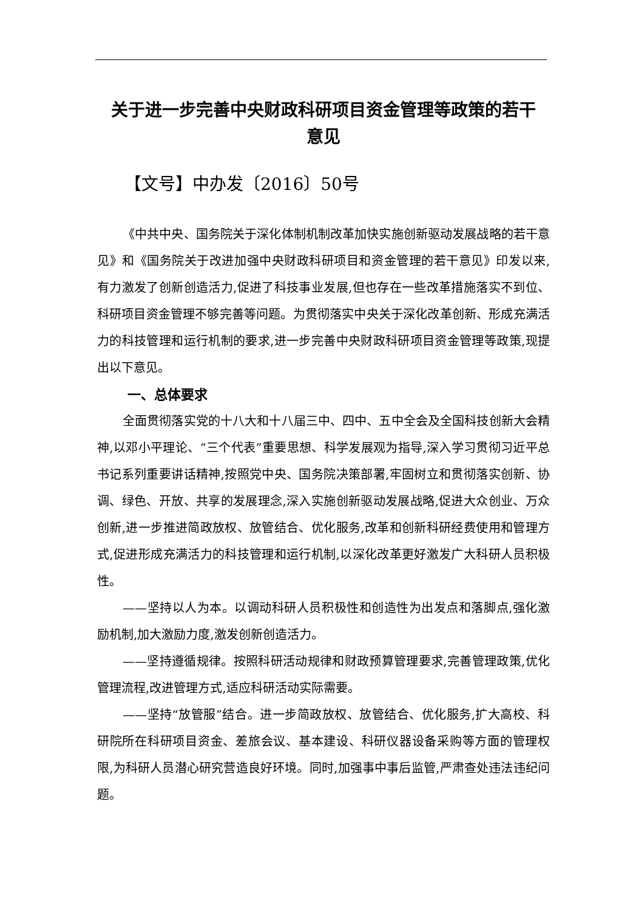关于进一步完善中央财政科研项目资金管理等政策的若干
意见
【文号】中办发〔2016〕50号
《中共中央、国务院关于深化体制机制改革加快实施创新驱动发展战略的若干意见》和《国务院关于改进加强中央财政科研项目和资金管理的若干意见》印发以来,有力激发了创新创造活力,促进了科技事业发展,但也存在一些改革措施落实不到位、科研项目资金管理不够完善等问题。为贯彻落实中央关于深化改革创新、形成充满活力的科技管理和运行机制的要求,进一步完善中央财政科研项目资金管理等政策,现提出以下意见。
一、总体要求
全面贯彻落实党的十八大和十八届三中、四中、五中全会及全国科技创新大会精神,以邓小平理论、“三个代表”重要思想、科学发展观为指导,深入学习贯彻习近平总书记系列重要讲话精神,按照党中央、国务院决策部署,牢固树立和贯彻落实创新、协调、绿色、开放、共享的发展理念,深入实施创新驱动发展战略,促进大众创业、万众创新,进一步推进简政放权、放管结合、优化服务,改革和创新科研经费使用和管理方式,促进形成充满活力的科技管理和运行机制,以深化改革更好激发广大科研人员积极性。
——坚持以人为本。以调动科研人员积极性和创造性为出发点和落脚点,强化激励机制,加大激励力度,激发创新创造活力。
——坚持遵循规律。按照科研活动规律和财政预算管理要求,完善管理政策,优化管理流程,改进管理方式,适应科研活动实际需要。
——坚持“放管服”结合。进一步简政放权、放管结合、优化服务,扩大高校、科研院所在科研项目资金、差旅会议、基本建设、科研仪器设备采购等方面的管理权限,为科研人员潜心研究营造良好环境。同时,加强事中事后监管,严肃查处违法违纪问题。